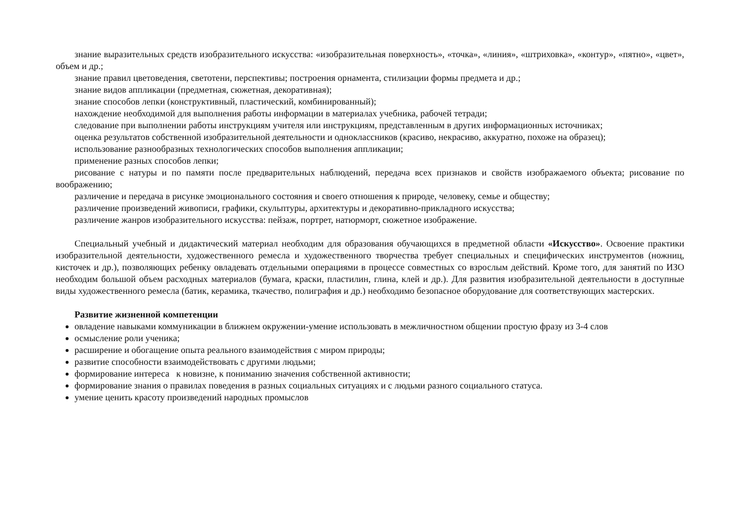знание выразительных средств изобразительного искусства: «изобразительная поверхность», «точка», «линия», «штриховка», «контур», «пятно», «цвет», объем и др.;
знание правил цветоведения, светотени, перспективы; построения орнамента, стилизации формы предмета и др.;
знание видов аппликации (предметная, сюжетная, декоративная);
знание способов лепки (конструктивный, пластический, комбинированный);
нахождение необходимой для выполнения работы информации в материалах учебника, рабочей тетради;
следование при выполнении работы инструкциям учителя или инструкциям, представленным в других информационных источниках;
оценка результатов собственной изобразительной деятельности и одноклассников (красиво, некрасиво, аккуратно, похоже на образец);
использование разнообразных технологических способов выполнения аппликации;
применение разных способов лепки;
рисование с натуры и по памяти после предварительных наблюдений, передача всех признаков и свойств изображаемого объекта; рисование по воображению;
различение и передача в рисунке эмоционального состояния и своего отношения к природе, человеку, семье и обществу;
различение произведений живописи, графики, скульптуры, архитектуры и декоративно-прикладного искусства;
различение жанров изобразительного искусства: пейзаж, портрет, натюрморт, сюжетное изображение.
Специальный учебный и дидактический материал необходим для образования обучающихся в предметной области «Искусство». Освоение практики изобразительной деятельности, художественного ремесла и художественного творчества требует специальных и специфических инструментов (ножниц, кисточек и др.), позволяющих ребенку овладевать отдельными операциями в процессе совместных со взрослым действий. Кроме того, для занятий по ИЗО необходим большой объем расходных материалов (бумага, краски, пластилин, глина, клей и др.). Для развития изобразительной деятельности в доступные виды художественного ремесла (батик, керамика, ткачество, полиграфия и др.) необходимо безопасное оборудование для соответствующих мастерских.
Развитие жизненной компетенции
овладение навыками коммуникации в ближнем окружении-умение использовать в межличностном общении простую фразу из 3-4 слов
осмысление роли ученика;
расширение и обогащение опыта реального взаимодействия с миром природы;
развитие способности взаимодействовать с другими людьми;
формирование интереса к новизне, к пониманию значения собственной активности;
формирование знания о правилах поведения в разных социальных ситуациях и с людьми разного социального статуса.
умение ценить красоту произведений народных промыслов